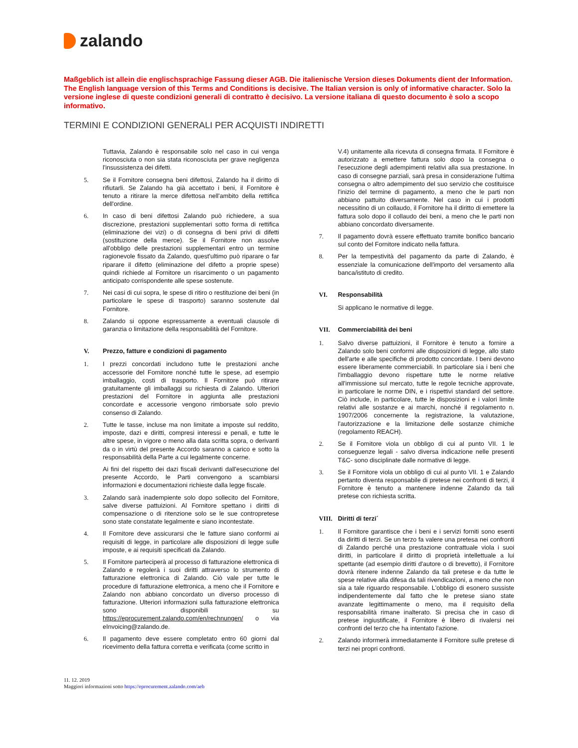zalando
Maßgeblich ist allein die englischsprachige Fassung dieser AGB. Die italienische Version dieses Dokuments dient der Information. The English language version of this Terms and Conditions is decisive. The Italian version is only of informative character. Solo la versione inglese di queste condizioni generali di contratto è decisivo. La versione italiana di questo documento è solo a scopo informativo.
TERMINI E CONDIZIONI GENERALI PER ACQUISTI INDIRETTI
Tuttavia, Zalando è responsabile solo nel caso in cui venga riconosciuta o non sia stata riconosciuta per grave negligenza l'insussistenza dei difetti.
5. Se il Fornitore consegna beni difettosi, Zalando ha il diritto di rifiutarli. Se Zalando ha già accettato i beni, il Fornitore è tenuto a ritirare la merce difettosa nell'ambito della rettifica dell'ordine.
6. In caso di beni difettosi Zalando può richiedere, a sua discrezione, prestazioni supplementari sotto forma di rettifica (eliminazione dei vizi) o di consegna di beni privi di difetti (sostituzione della merce). Se il Fornitore non assolve all'obbligo delle prestazioni supplementari entro un termine ragionevole fissato da Zalando, quest'ultimo può riparare o far riparare il difetto (eliminazione del difetto a proprie spese) quindi richiede al Fornitore un risarcimento o un pagamento anticipato corrispondente alle spese sostenute.
7. Nei casi di cui sopra, le spese di ritiro o restituzione dei beni (in particolare le spese di trasporto) saranno sostenute dal Fornitore.
8. Zalando si oppone espressamente a eventuali clausole di garanzia o limitazione della responsabilità del Fornitore.
V. Prezzo, fatture e condizioni di pagamento
1. I prezzi concordati includono tutte le prestazioni anche accessorie del Fornitore nonché tutte le spese, ad esempio imballaggio, costi di trasporto. Il Fornitore può ritirare gratuitamente gli imballaggi su richiesta di Zalando. Ulteriori prestazioni del Fornitore in aggiunta alle prestazioni concordate e accessorie vengono rimborsate solo previo consenso di Zalando.
2. Tutte le tasse, incluse ma non limitate a imposte sul reddito, imposte, dazi e diritti, compresi interessi e penali, e tutte le altre spese, in vigore o meno alla data scritta sopra, o derivanti da o in virtù del presente Accordo saranno a carico e sotto la responsabilità della Parte a cui legalmente concerne.
Ai fini del rispetto dei dazi fiscali derivanti dall'esecuzione del presente Accordo, le Parti convengono a scambiarsi informazioni e documentazioni richieste dalla legge fiscale.
3. Zalando sarà inadempiente solo dopo sollecito del Fornitore, salve diverse pattuizioni. Al Fornitore spettano i diritti di compensazione o di ritenzione solo se le sue contropretese sono state constatate legalmente e siano incontestate.
4. Il Fornitore deve assicurarsi che le fatture siano conformi ai requisiti di legge, in particolare alle disposizioni di legge sulle imposte, e ai requisiti specificati da Zalando.
5. Il Fornitore parteciperà al processo di fatturazione elettronica di Zalando e regolerà i suoi diritti attraverso lo strumento di fatturazione elettronica di Zalando. Ciò vale per tutte le procedure di fatturazione elettronica, a meno che il Fornitore e Zalando non abbiano concordato un diverso processo di fatturazione. Ulteriori informazioni sulla fatturazione elettronica sono disponibili su https://eprocurement.zalando.com/en/rechnungen/ o via eInvoicing@zalando.de.
6. Il pagamento deve essere completato entro 60 giorni dal ricevimento della fattura corretta e verificata (come scritto in
V.4) unitamente alla ricevuta di consegna firmata. Il Fornitore è autorizzato a emettere fattura solo dopo la consegna o l'esecuzione degli adempimenti relativi alla sua prestazione. In caso di consegne parziali, sarà presa in considerazione l'ultima consegna o altro adempimento del suo servizio che costituisce l'inizio del termine di pagamento, a meno che le parti non abbiano pattuito diversamente. Nel caso in cui i prodotti necessitino di un collaudo, il Fornitore ha il diritto di emettere la fattura solo dopo il collaudo dei beni, a meno che le parti non abbiano concordato diversamente.
7. Il pagamento dovrà essere effettuato tramite bonifico bancario sul conto del Fornitore indicato nella fattura.
8. Per la tempestività del pagamento da parte di Zalando, è essenziale la comunicazione dell'importo del versamento alla banca/istituto di credito.
VI. Responsabilità
Si applicano le normative di legge.
VII. Commerciabilità dei beni
1. Salvo diverse pattuizioni, il Fornitore è tenuto a fornire a Zalando solo beni conformi alle disposizioni di legge, allo stato dell'arte e alle specifiche di prodotto concordate. I beni devono essere liberamente commerciabili. In particolare sia i beni che l'imballaggio devono rispettare tutte le norme relative all'immissione sul mercato, tutte le regole tecniche approvate, in particolare le norme DIN, e i rispettivi standard del settore. Ciò include, in particolare, tutte le disposizioni e i valori limite relativi alle sostanze e ai marchi, nonché il regolamento n. 1907/2006 concernente la registrazione, la valutazione, l'autorizzazione e la limitazione delle sostanze chimiche (regolamento REACH).
2. Se il Fornitore viola un obbligo di cui al punto VII. 1 le conseguenze legali - salvo diversa indicazione nelle presenti T&C- sono disciplinate dalle normative di legge.
3. Se il Fornitore viola un obbligo di cui al punto VII. 1 e Zalando pertanto diventa responsabile di pretese nei confronti di terzi, il Fornitore è tenuto a mantenere indenne Zalando da tali pretese con richiesta scritta.
VIII. Diritti di terzi´
1. Il Fornitore garantisce che i beni e i servizi forniti sono esenti da diritti di terzi. Se un terzo fa valere una pretesa nei confronti di Zalando perché una prestazione contrattuale viola i suoi diritti, in particolare il diritto di proprietà intellettuale a lui spettante (ad esempio diritti d'autore o di brevetto), il Fornitore dovrà ritenere indenne Zalando da tali pretese e da tutte le spese relative alla difesa da tali rivendicazioni, a meno che non sia a tale riguardo responsabile. L'obbligo di esonero sussiste indipendentemente dal fatto che le pretese siano state avanzate legittimamente o meno, ma il requisito della responsabilità rimane inalterato. Si precisa che in caso di pretese ingiustificate, il Fornitore è libero di rivalersi nei confronti del terzo che ha intentato l'azione.
2. Zalando informerà immediatamente il Fornitore sulle pretese di terzi nei propri confronti.
11. 12. 2019
Maggiori informazioni sotto https://eprocurement.zalando.com/aeb